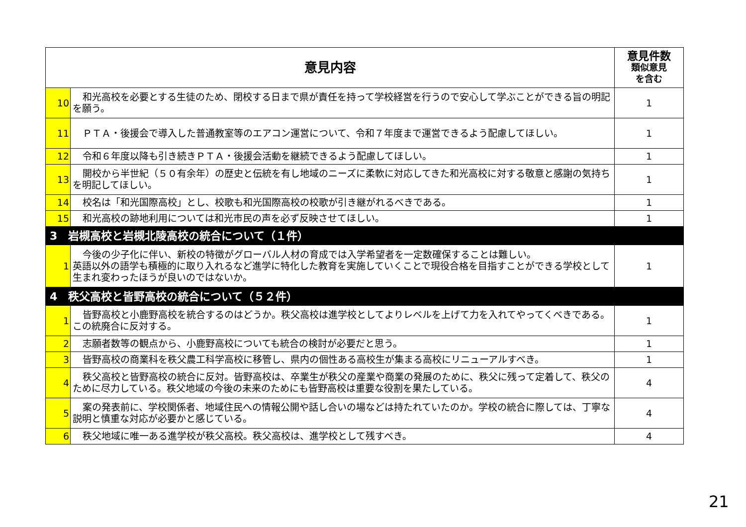| 意見内容 | | 意見件数 類似意見 を含む |
| --- | --- | --- |
| 10 | 和光高校を必要とする生徒のため、閉校する日まで県が責任を持って学校経営を行うので安心して学ぶことができる旨の明記を願う。 | 1 |
| 11 | ＰＴＡ・後援会で導入した普通教室等のエアコン運営について、令和７年度まで運営できるよう配慮してほしい。 | 1 |
| 12 | 令和６年度以降も引き続きＰＴＡ・後援会活動を継続できるよう配慮してほしい。 | 1 |
| 13 | 開校から半世紀（５０有余年）の歴史と伝統を有し地域のニーズに柔軟に対応してきた和光高校に対する敬意と感謝の気持ちを明記してほしい。 | 1 |
| 14 | 校名は「和光国際高校」とし、校歌も和光国際高校の校歌が引き継がれるべきである。 | 1 |
| 15 | 和光高校の跡地利用については和光市民の声を必ず反映させてほしい。 | 1 |
| 3 岩槻高校と岩槻北陵高校の統合について（１件） | | |
| 1 | 今後の少子化に伴い、新校の特徴がグローバル人材の育成では入学希望者を一定数確保することは難しい。 英語以外の語学も積極的に取り入れるなど進学に特化した教育を実施していくことで現役合格を目指すことができる学校として生まれ変わったほうが良いのではないか。 | 1 |
| 4 秩父高校と皆野高校の統合について（５２件） | | |
| 1 | 皆野高校と小鹿野高校を統合するのはどうか。秩父高校は進学校としてよりレベルを上げて力を入れてやってくべきである。この統廃合に反対する。 | 1 |
| 2 | 志願者数等の観点から、小鹿野高校についても統合の検討が必要だと思う。 | 1 |
| 3 | 皆野高校の商業科を秩父農工科学高校に移管し、県内の個性ある高校生が集まる高校にリニューアルすべき。 | 1 |
| 4 | 秩父高校と皆野高校の統合に反対。皆野高校は、卒業生が秩父の産業や商業の発展のために、秩父に残って定着して、秩父のために尽力している。秩父地域の今後の未来のためにも皆野高校は重要な役割を果たしている。 | 4 |
| 5 | 案の発表前に、学校関係者、地域住民への情報公開や話し合いの場などは持たれていたのか。学校の統合に際しては、丁寧な説明と慎重な対応が必要かと感じている。 | 4 |
| 6 | 秩父地域に唯一ある進学校が秩父高校。秩父高校は、進学校として残すべき。 | 4 |
21